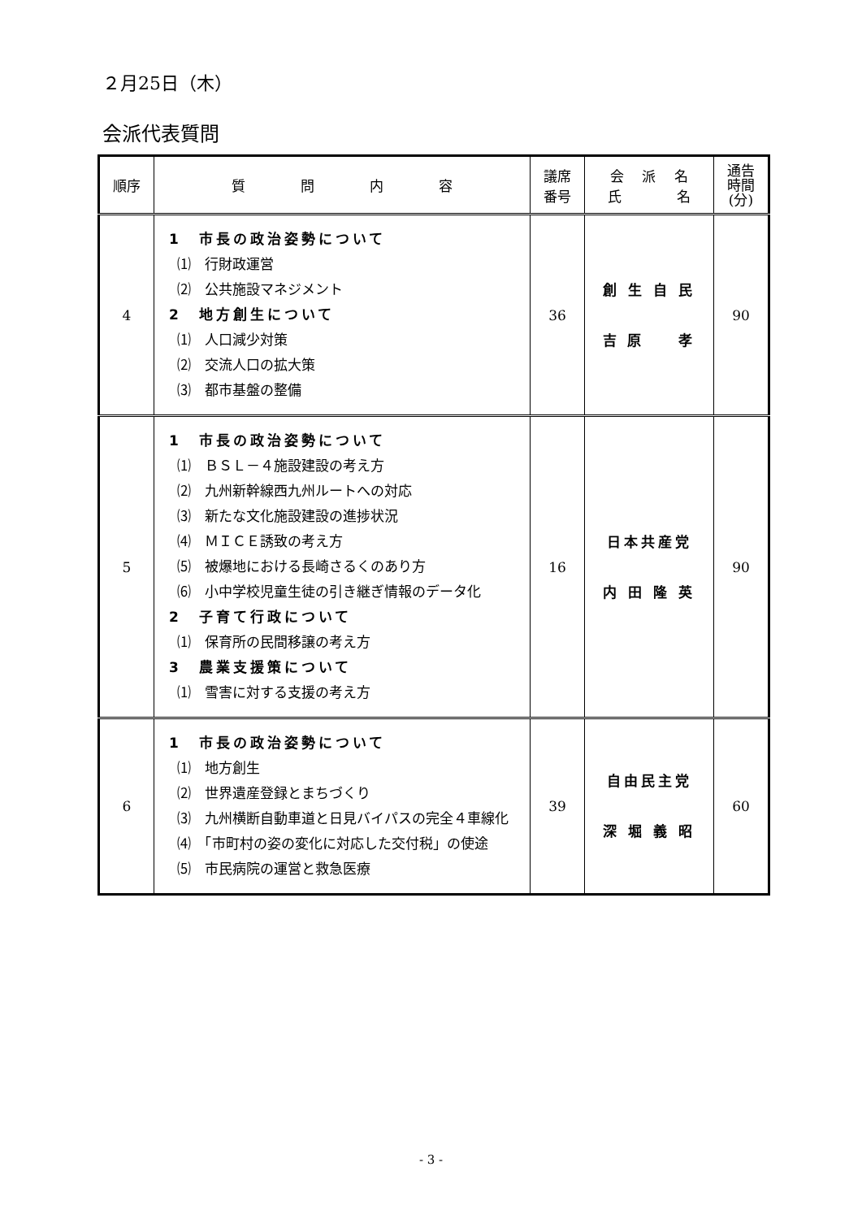２月25日（木）
会派代表質問
| 順序 | 質 問 内 容 | 議席 番号 | 会 派 名 氏 名 | 通告 時間 (分) |
| --- | --- | --- | --- | --- |
| 4 | 1 市長の政治姿勢について ⑴ 行財政運営 ⑵ 公共施設マネジメント 2 地方創生について ⑴ 人口減少対策 ⑵ 交流人口の拡大策 ⑶ 都市基盤の整備 | 36 | 創 生 自 民 吉 原 孝 | 90 |
| 5 | 1 市長の政治姿勢について ⑴ ＢＳＬ－４施設建設の考え方 ⑵ 九州新幹線西九州ルートへの対応 ⑶ 新たな文化施設建設の進捗状況 ⑷ ＭＩＣＥ誘致の考え方 ⑸ 被爆地における長崎さるくのあり方 ⑹ 小中学校児童生徒の引き継ぎ情報のデータ化 2 子育て行政について ⑴ 保育所の民間移譲の考え方 3 農業支援策について ⑴ 雪害に対する支援の考え方 | 16 | 日本共産党 内 田 隆 英 | 90 |
| 6 | 1 市長の政治姿勢について ⑴ 地方創生 ⑵ 世界遺産登録とまちづくり ⑶ 九州横断自動車道と日見バイパスの完全４車線化 ⑷ 「市町村の姿の変化に対応した交付税」の使途 ⑸ 市民病院の運営と救急医療 | 39 | 自由民主党 深 堀 義 昭 | 60 |
- 3 -